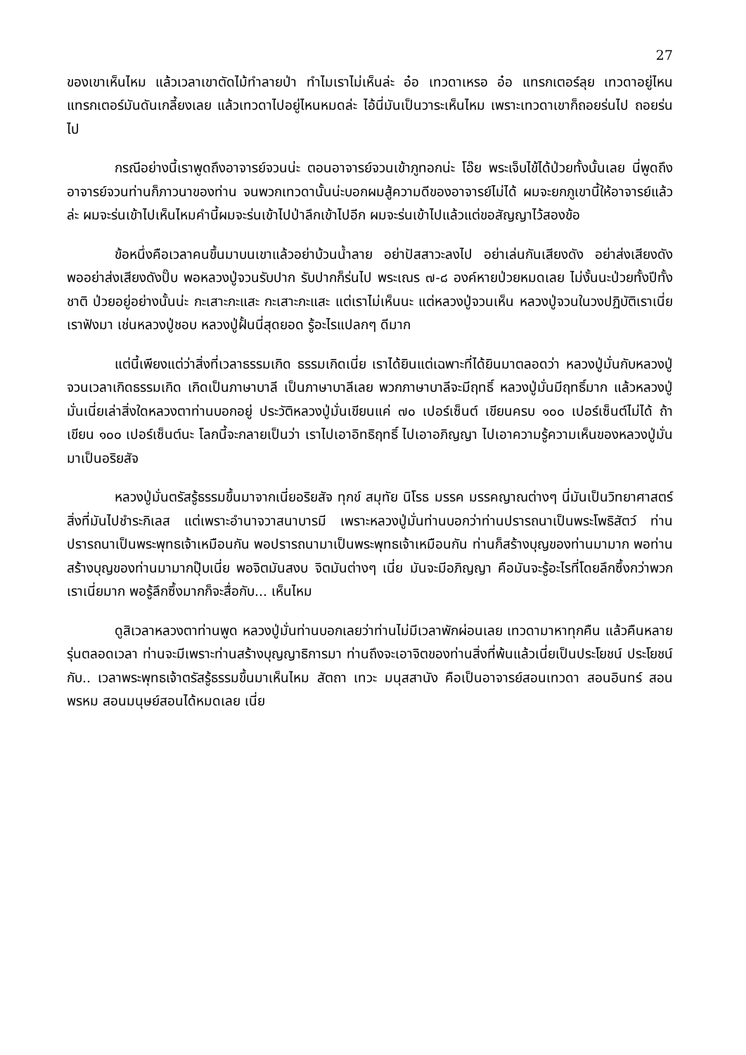27
ของเขาเห็นไหม แล้วเวลาเขาตัดไม้ทำลายป่า ทำไมเราไม่เห็นล่ะ อ๋อ เทวดาเหรอ อ๋อ แทรกเตอร์ลุย เทวดาอยู่ไหน แทรกเตอร์มันดันเกลี้ยงเลย แล้วเทวดาไปอยู่ไหนหมดล่ะ ไอ้นี่มันเป็นวาระเห็นไหม เพราะเทวดาเขาก็ถอยร่นไป ถอยร่นไป
กรณีอย่างนี้เราพูดถึงอาจารย์จวนน่ะ ตอนอาจารย์จวนเข้าภูทอกน่ะ โอ๊ย พระเจ็บไข้ได้ป่วยทั้งนั้นเลย นี่พูดถึงอาจารย์จวนท่านก็ภาวนาของท่าน จนพวกเทวดานั้นน่ะบอกผมสู้ความดีของอาจารย์ไม่ได้ ผมจะยกภูเขานี้ให้อาจารย์แล้วล่ะ ผมจะร่นเข้าไปเห็นไหมคำนี้ผมจะร่นเข้าไปป่าลึกเข้าไปอีก ผมจะร่นเข้าไปแล้วแต่ขอสัญญาไว้สองข้อ
ข้อหนึ่งคือเวลาคนขึ้นมาบนเขาแล้วอย่าบ้วนน้ำลาย อย่าปัสสาวะลงไป อย่าเล่นกันเสียงดัง อย่าส่งเสียงดัง พออย่าส่งเสียงดังปั๊บ พอหลวงปู่จวนรับปาก รับปากก็ร่นไป พระเณร ๗-๘ องค์หายป่วยหมดเลย ไม่งั้นนะป่วยทั้งปีทั้งชาติ ป่วยอยู่อย่างนั้นน่ะ กะเสาะกะแสะ กะเสาะกะแสะ แต่เราไม่เห็นนะ แต่หลวงปู่จวนเห็น หลวงปู่จวนในวงปฏิบัติเราเนี่ย เราฟังมา เช่นหลวงปู่ชอบ หลวงปู่ฝั้นนี่สุดยอด รู้อะไรแปลกๆ ดีมาก
แต่นี้เพียงแต่ว่าสิ่งที่เวลาธรรมเกิด ธรรมเกิดเนี่ย เราได้ยินแต่เฉพาะที่ได้ยินมาตลอดว่า หลวงปู่มั่นกับหลวงปู่จวนเวลาเกิดธรรมเกิด เกิดเป็นภาษาบาลี เป็นภาษาบาลีเลย พวกภาษาบาลีจะมีฤทธิ์ หลวงปู่มั่นมีฤทธิ์มาก แล้วหลวงปู่มั่นเนี่ยเล่าสิ่งใดหลวงตาท่านบอกอยู่ ประวัติหลวงปู่มั่นเขียนแค่ ๗๐ เปอร์เซ็นต์ เขียนครบ ๑๐๐ เปอร์เซ็นต์ไม่ได้ ถ้าเขียน ๑๐๐ เปอร์เซ็นต์นะ โลกนี้จะกลายเป็นว่า เราไปเอาอิทธิฤทธิ์ ไปเอาอภิญญา ไปเอาความรู้ความเห็นของหลวงปู่มั่นมาเป็นอริยสัจ
หลวงปู่มั่นตรัสรู้ธรรมขึ้นมาจากเนี่ยอริยสัจ ทุกข์ สมุทัย นิโรธ มรรค มรรคญาณต่างๆ นี่มันเป็นวิทยาศาสตร์สิ่งที่มันไปชำระกิเลส แต่เพราะอำนาจวาสนาบารมี เพราะหลวงปู่มั่นท่านบอกว่าท่านปรารถนาเป็นพระโพธิสัตว์ ท่านปรารถนาเป็นพระพุทธเจ้าเหมือนกัน พอปรารถนามาเป็นพระพุทธเจ้าเหมือนกัน ท่านก็สร้างบุญของท่านมามาก พอท่านสร้างบุญของท่านมามากปุ๊บเนี่ย พอจิตมันสงบ จิตมันต่างๆ เนี่ย มันจะมีอภิญญา คือมันจะรู้อะไรที่โดยลึกซึ้งกว่าพวกเราเนี่ยมาก พอรู้ลึกซึ้งมากก็จะสื่อกับ... เห็นไหม
ดูสิเวลาหลวงตาท่านพูด หลวงปู่มั่นท่านบอกเลยว่าท่านไม่มีเวลาพักผ่อนเลย เทวดามาหาทุกคืน แล้วคืนหลายรุ่นตลอดเวลา ท่านจะมีเพราะท่านสร้างบุญญาธิการมา ท่านถึงจะเอาจิตของท่านสิ่งที่พ้นแล้วเนี่ยเป็นประโยชน์ ประโยชน์กับ.. เวลาพระพุทธเจ้าตรัสรู้ธรรมขึ้นมาเห็นไหม สัตถา เทวะ มนุสสานัง คือเป็นอาจารย์สอนเทวดา สอนอินทร์ สอนพรหม สอนมนุษย์สอนได้หมดเลย เนี่ย